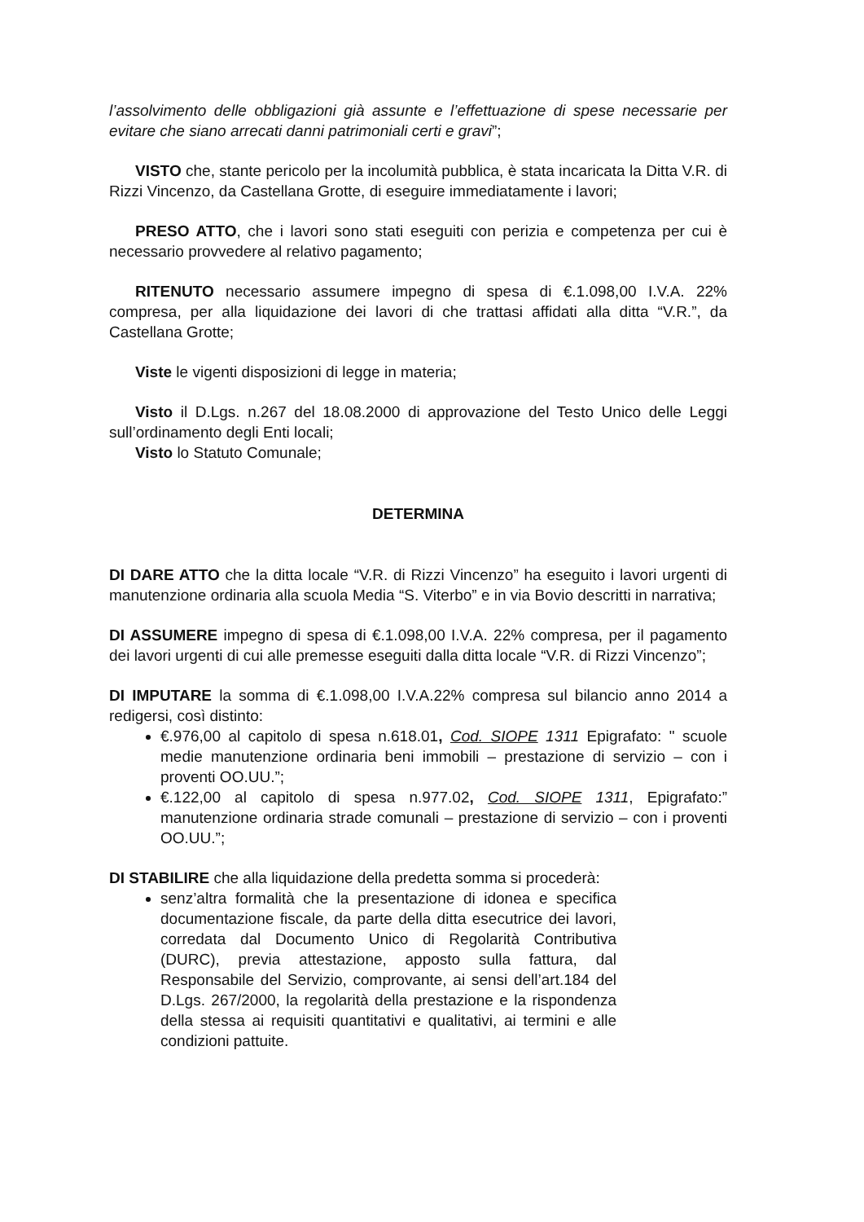l’assolvimento delle obbligazioni già assunte e l’effettuazione di spese necessarie per evitare che siano arrecati danni patrimoniali certi e gravi”;
VISTO che, stante pericolo per la incolumità pubblica, è stata incaricata la Ditta V.R. di Rizzi Vincenzo, da Castellana Grotte, di eseguire immediatamente i lavori;
PRESO ATTO, che i lavori sono stati eseguiti con perizia e competenza per cui è necessario provvedere al relativo pagamento;
RITENUTO necessario assumere impegno di spesa di €.1.098,00 I.V.A. 22% compresa, per alla liquidazione dei lavori di che trattasi affidati alla ditta “V.R.”, da Castellana Grotte;
Viste le vigenti disposizioni di legge in materia;
Visto il D.Lgs. n.267 del 18.08.2000 di approvazione del Testo Unico delle Leggi sull’ordinamento degli Enti locali;
Visto lo Statuto Comunale;
DETERMINA
DI DARE ATTO che la ditta locale “V.R. di Rizzi Vincenzo” ha eseguito i lavori urgenti di manutenzione ordinaria alla scuola Media “S. Viterbo” e in via Bovio descritti in narrativa;
DI ASSUMERE impegno di spesa di €.1.098,00 I.V.A. 22% compresa, per il pagamento dei lavori urgenti di cui alle premesse eseguiti dalla ditta locale “V.R. di Rizzi Vincenzo”;
DI IMPUTARE la somma di €.1.098,00 I.V.A.22% compresa sul bilancio anno 2014 a redigersi, così distinto:
€.976,00 al capitolo di spesa n.618.01, Cod. SIOPE 1311 Epigrafato: " scuole medie manutenzione ordinaria beni immobili – prestazione di servizio – con i proventi OO.UU.”;
€.122,00 al capitolo di spesa n.977.02, Cod. SIOPE 1311, Epigrafato:” manutenzione ordinaria strade comunali – prestazione di servizio – con i proventi OO.UU.”;
DI STABILIRE che alla liquidazione della predetta somma si procederà:
senz’altra formalità che la presentazione di idonea e specifica documentazione fiscale, da parte della ditta esecutrice dei lavori, corredata dal Documento Unico di Regolarità Contributiva (DURC), previa attestazione, apposto sulla fattura, dal Responsabile del Servizio, comprovante, ai sensi dell’art.184 del D.Lgs. 267/2000, la regolarità della prestazione e la rispondenza della stessa ai requisiti quantitativi e qualitativi, ai termini e alle condizioni pattuite.